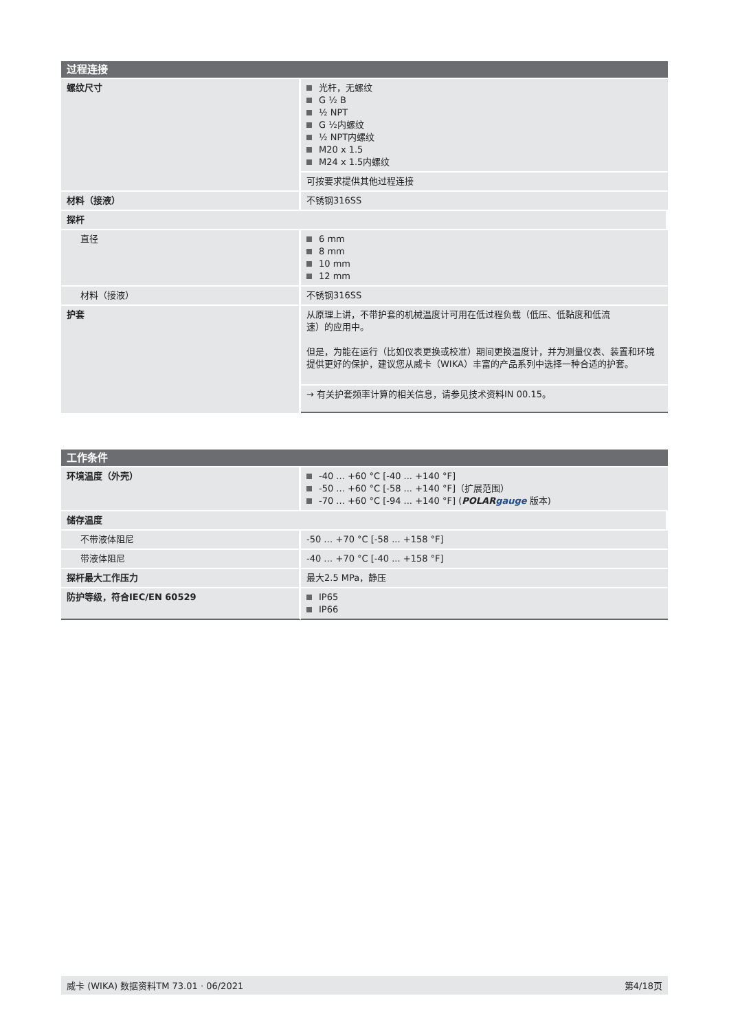| 过程连接 | |
| --- | --- |
| 螺纹尺寸 | 光杆，无螺纹 G ½ B ½ NPT G ½内螺纹 ½ NPT内螺纹 M20 x 1.5 M24 x 1.5内螺纹 |
| | 可按要求提供其他过程连接 |
| 材料（接液） | 不锈钢316SS |
| 探杆 | |
| 直径 | 6 mm 8 mm 10 mm 12 mm |
| 材料（接液） | 不锈钢316SS |
| 护套 | 从原理上讲，不带护套的机械温度计可用在低过程负载（低压、低黏度和低流 速）的应用中。 但是，为能在运行（比如仪表更换或校准）期间更换温度计，并为测量仪表、装置和环境提供更好的保护，建议您从威卡（WIKA）丰富的产品系列中选择一种合适的护套。 |
| | → 有关护套频率计算的相关信息，请参见技术资料IN 00.15。 |
| 工作条件 | |
| --- | --- |
| 环境温度（外壳） | -40 ... +60 °C [-40 ... +140 °F] -50 ... +60 °C [-58 ... +140 °F]（扩展范围） -70 ... +60 °C [-94 ... +140 °F] ( POLAR gauge 版本) |
| 储存温度 | |
| 不带液体阻尼 | -50 … +70 °C [-58 ... +158 °F] |
| 带液体阻尼 | -40 … +70 °C [-40 ... +158 °F] |
| 探杆最大工作压力 | 最大2.5 MPa，静压 |
| 防护等级，符合IEC/EN 60529 | IP65 IP66 |
威卡 (WIKA) 数据资料TM 73.01 · 06/2021 第4/18页